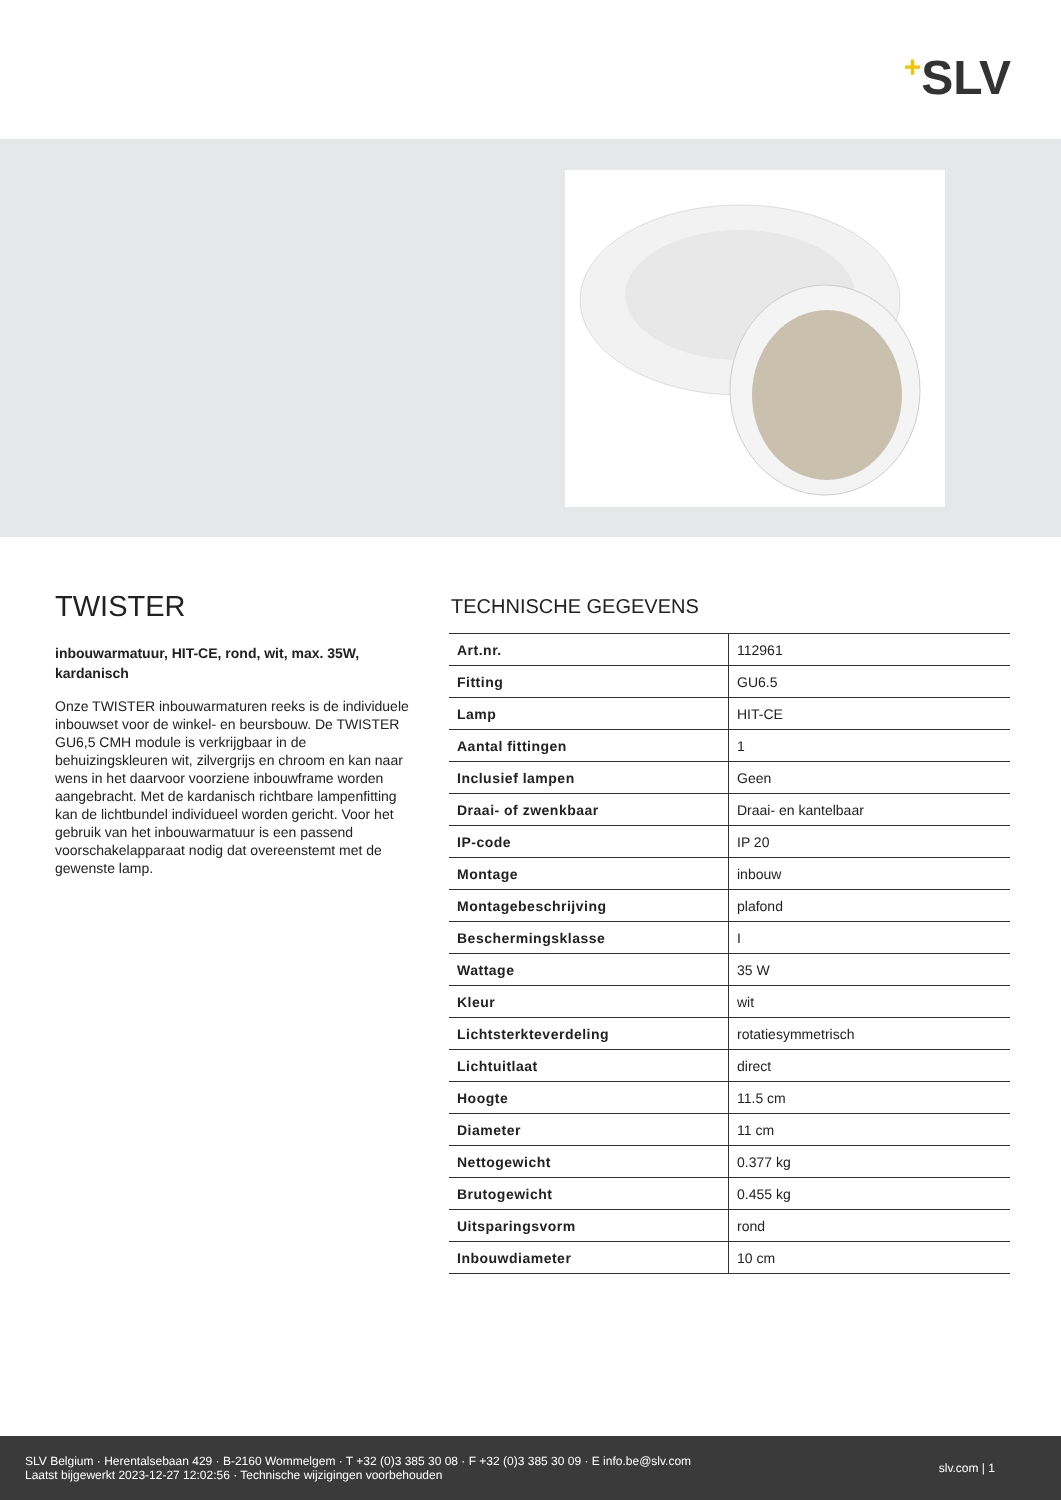+SLV
TWISTER
inbouwarmatuur, HIT-CE, rond, wit, max. 35W, kardanisch
Onze TWISTER inbouwarmaturen reeks is de individuele inbouwset voor de winkel- en beursbouw. De TWISTER GU6,5 CMH module is verkrijgbaar in de behuizingskleuren wit, zilvergrijs en chroom en kan naar wens in het daarvoor voorziene inbouwframe worden aangebracht. Met de kardanisch richtbare lampenfitting kan de lichtbundel individueel worden gericht. Voor het gebruik van het inbouwarmatuur is een passend voorschakelapparaat nodig dat overeenstemt met de gewenste lamp.
TECHNISCHE GEGEVENS
| Art.nr. | 112961 |
| Fitting | GU6.5 |
| Lamp | HIT-CE |
| Aantal fittingen | 1 |
| Inclusief lampen | Geen |
| Draai- of zwenkbaar | Draai- en kantelbaar |
| IP-code | IP 20 |
| Montage | inbouw |
| Montagebeschrijving | plafond |
| Beschermingsklasse | I |
| Wattage | 35 W |
| Kleur | wit |
| Lichtsterkteverdeling | rotatiesymmetrisch |
| Lichtuitlaat | direct |
| Hoogte | 11.5 cm |
| Diameter | 11 cm |
| Nettogewicht | 0.377 kg |
| Brutogewicht | 0.455 kg |
| Uitsparingsvorm | rond |
| Inbouwdiameter | 10 cm |
SLV Belgium · Herentalsebaan 429 · B-2160 Wommelgem · T +32 (0)3 385 30 08 · F +32 (0)3 385 30 09 · E info.be@slv.com
Laatst bijgewerkt 2023-12-27 12:02:56 · Technische wijzigingen voorbehouden
slv.com | 1